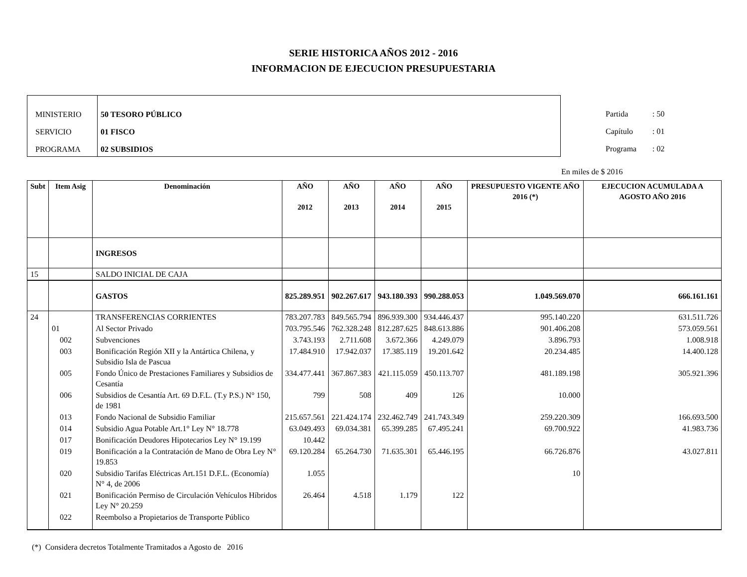SERIE HISTORICA AÑOS 2012 - 2016
INFORMACION DE EJECUCION PRESUPUESTARIA
MINISTERIO
SERVICIO
PROGRAMA
50 TESORO PÚBLICO
01 FISCO
02 SUBSIDIOS
Partida : 50
Capítulo : 01
Programa : 02
En miles de $ 2016
| Subt | Item Asig | Denominación | AÑO 2012 | AÑO 2013 | AÑO 2014 | AÑO 2015 | PRESUPUESTO VIGENTE AÑO 2016 (*) | EJECUCION ACUMULADA A AGOSTO AÑO 2016 |
| --- | --- | --- | --- | --- | --- | --- | --- | --- |
| | | INGRESOS | | | | | | |
| 15 | | SALDO INICIAL DE CAJA | | | | | | |
| | | GASTOS | 825.289.951 | 902.267.617 | 943.180.393 | 990.288.053 | 1.049.569.070 | 666.161.161 |
| 24 | | TRANSFERENCIAS CORRIENTES | 783.207.783 | 849.565.794 | 896.939.300 | 934.446.437 | 995.140.220 | 631.511.726 |
| | 01 | Al Sector Privado | 703.795.546 | 762.328.248 | 812.287.625 | 848.613.886 | 901.406.208 | 573.059.561 |
| | 002 | Subvenciones | 3.743.193 | 2.711.608 | 3.672.366 | 4.249.079 | 3.896.793 | 1.008.918 |
| | 003 | Bonificación Región XII y la Antártica Chilena, y Subsidio Isla de Pascua | 17.484.910 | 17.942.037 | 17.385.119 | 19.201.642 | 20.234.485 | 14.400.128 |
| | 005 | Fondo Único de Prestaciones Familiares y Subsidios de Cesantía | 334.477.441 | 367.867.383 | 421.115.059 | 450.113.707 | 481.189.198 | 305.921.396 |
| | 006 | Subsidios de Cesantía Art. 69 D.F.L. (T.y P.S.) N° 150, de 1981 | 799 | 508 | 409 | 126 | 10.000 | |
| | 013 | Fondo Nacional de Subsidio Familiar | 215.657.561 | 221.424.174 | 232.462.749 | 241.743.349 | 259.220.309 | 166.693.500 |
| | 014 | Subsidio Agua Potable Art.1° Ley N° 18.778 | 63.049.493 | 69.034.381 | 65.399.285 | 67.495.241 | 69.700.922 | 41.983.736 |
| | 017 | Bonificación Deudores Hipotecarios Ley N° 19.199 | 10.442 | | | | | |
| | 019 | Bonificación a la Contratación de Mano de Obra Ley N° 19.853 | 69.120.284 | 65.264.730 | 71.635.301 | 65.446.195 | 66.726.876 | 43.027.811 |
| | 020 | Subsidio Tarifas Eléctricas Art.151 D.F.L. (Economía) N° 4, de 2006 | 1.055 | | | | 10 | |
| | 021 | Bonificación Permiso de Circulación Vehículos Híbridos Ley N° 20.259 | 26.464 | 4.518 | 1.179 | 122 | | |
| | 022 | Reembolso a Propietarios de Transporte Público | | | | | | |
(*) Considera decretos Totalmente Tramitados a Agosto de 2016